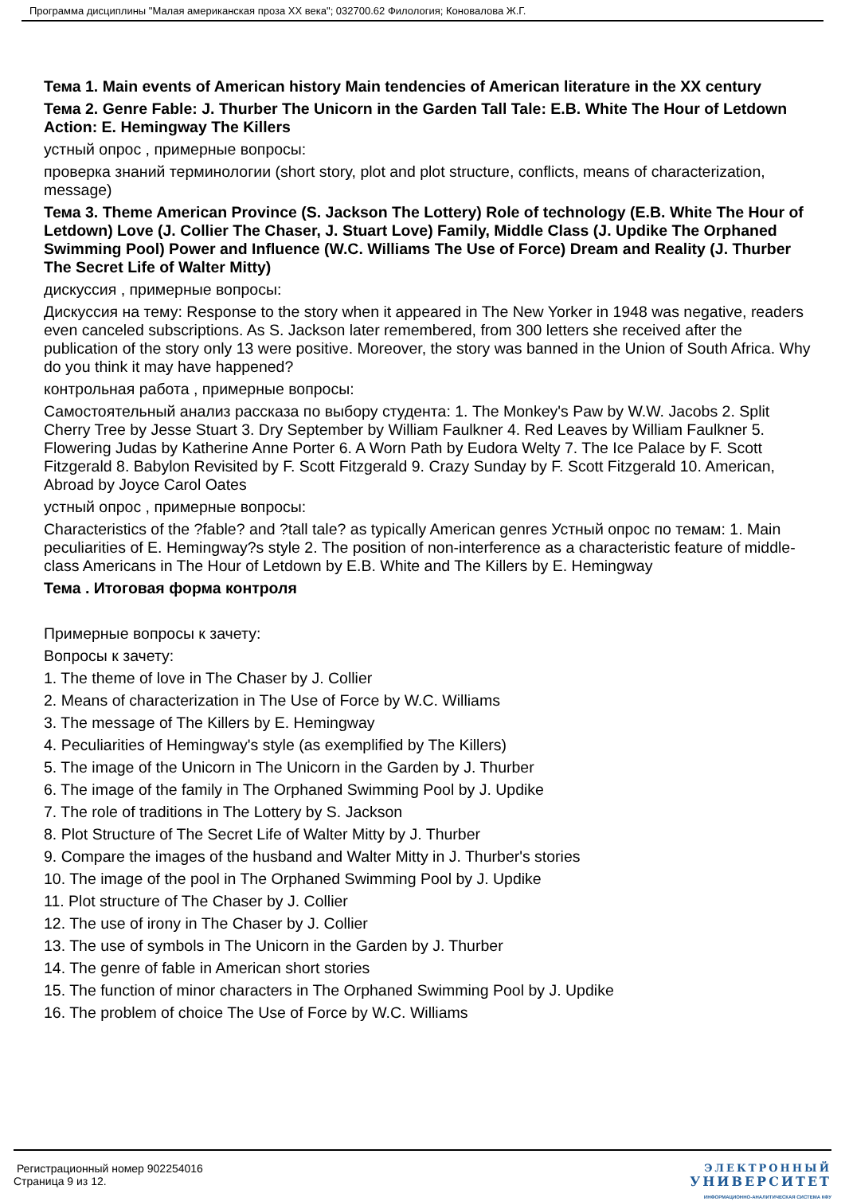Программа дисциплины "Малая американская проза XX века"; 032700.62 Филология; Коновалова Ж.Г.
Тема 1. Main events of American history Main tendencies of American literature in the XX century
Тема 2. Genre Fable: J. Thurber The Unicorn in the Garden Tall Tale: E.B. White The Hour of Letdown Action: E. Hemingway The Killers
устный опрос , примерные вопросы:
проверка знаний терминологии (short story, plot and plot structure, conflicts, means of characterization, message)
Тема 3. Theme American Province (S. Jackson The Lottery) Role of technology (E.B. White The Hour of Letdown) Love (J. Collier The Chaser, J. Stuart Love) Family, Middle Class (J. Updike The Orphaned Swimming Pool) Power and Influence (W.C. Williams The Use of Force) Dream and Reality (J. Thurber The Secret Life of Walter Mitty)
дискуссия , примерные вопросы:
Дискуссия на тему: Response to the story when it appeared in The New Yorker in 1948 was negative, readers even canceled subscriptions. As S. Jackson later remembered, from 300 letters she received after the publication of the story only 13 were positive. Moreover, the story was banned in the Union of South Africa. Why do you think it may have happened?
контрольная работа , примерные вопросы:
Самостоятельный анализ рассказа по выбору студента: 1. The Monkey's Paw by W.W. Jacobs 2. Split Cherry Tree by Jesse Stuart 3. Dry September by William Faulkner 4. Red Leaves by William Faulkner 5. Flowering Judas by Katherine Anne Porter 6. A Worn Path by Eudora Welty 7. The Ice Palace by F. Scott Fitzgerald 8. Babylon Revisited by F. Scott Fitzgerald 9. Crazy Sunday by F. Scott Fitzgerald 10. American, Abroad by Joyce Carol Oates
устный опрос , примерные вопросы:
Characteristics of the ?fable? and ?tall tale? as typically American genres Устный опрос по темам: 1. Main peculiarities of E. Hemingway?s style 2. The position of non-interference as a characteristic feature of middle-class Americans in The Hour of Letdown by E.B. White and The Killers by E. Hemingway
Тема . Итоговая форма контроля
Примерные вопросы к зачету:
Вопросы к зачету:
1. The theme of love in The Chaser by J. Collier
2. Means of characterization in The Use of Force by W.C. Williams
3. The message of The Killers by E. Hemingway
4. Peculiarities of Hemingway's style (as exemplified by The Killers)
5. The image of the Unicorn in The Unicorn in the Garden by J. Thurber
6. The image of the family in The Orphaned Swimming Pool by J. Updike
7. The role of traditions in The Lottery by S. Jackson
8. Plot Structure of The Secret Life of Walter Mitty by J. Thurber
9. Compare the images of the husband and Walter Mitty in J. Thurber's stories
10. The image of the pool in The Orphaned Swimming Pool by J. Updike
11. Plot structure of The Chaser by J. Collier
12. The use of irony in The Chaser by J. Collier
13. The use of symbols in The Unicorn in the Garden by J. Thurber
14. The genre of fable in American short stories
15. The function of minor characters in The Orphaned Swimming Pool by J. Updike
16. The problem of choice The Use of Force by W.C. Williams
Регистрационный номер 902254016
Страница 9 из 12.
ЭЛЕКТРОННЫЙ
УНИВЕРСИТЕТ
ИНФОРМАЦИОННО-АНАЛИТИЧЕСКАЯ СИСТЕМА КФУ